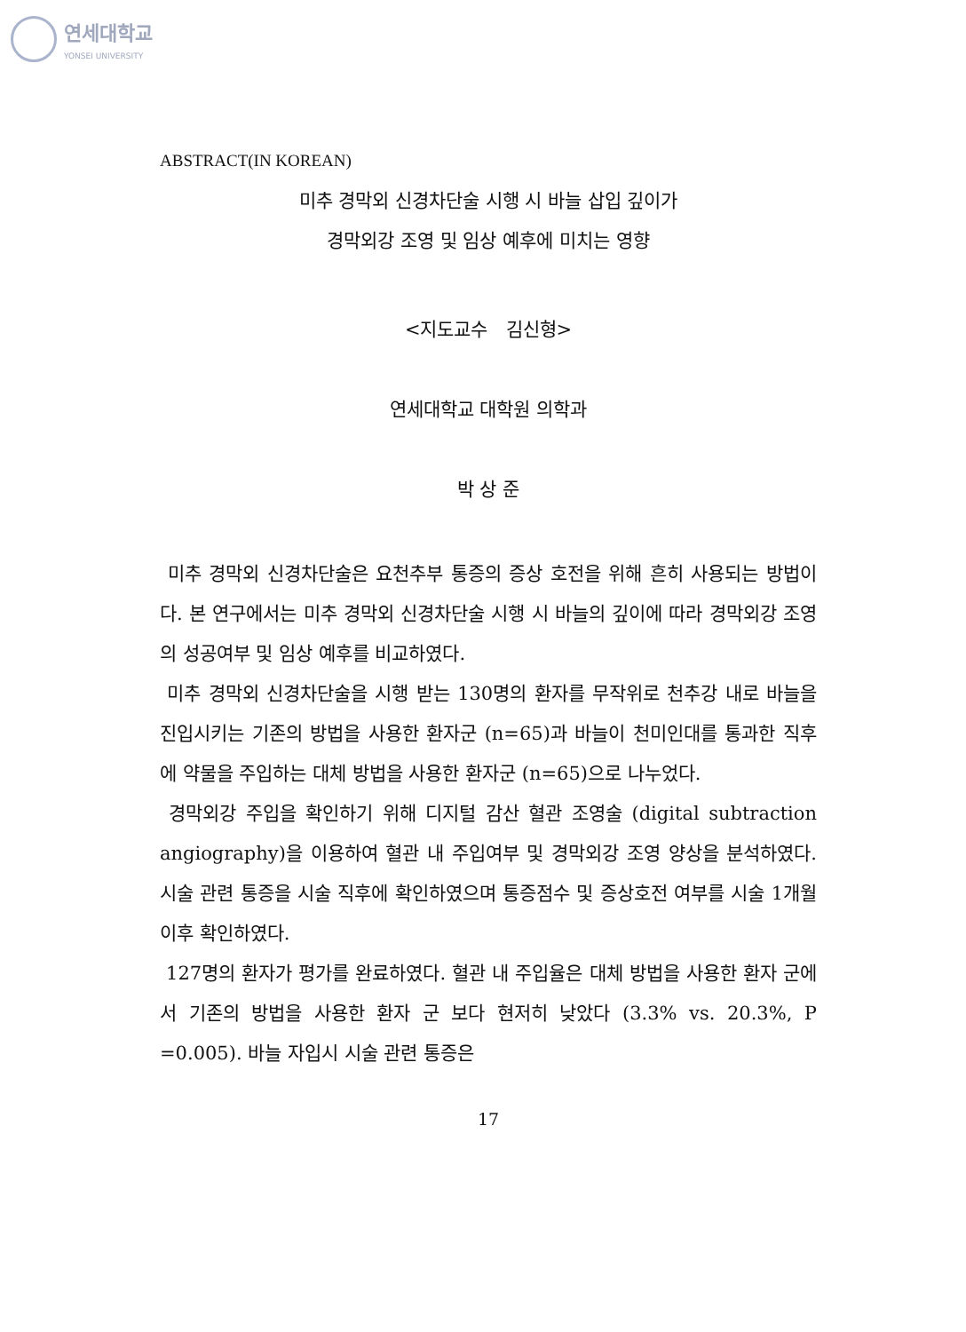연세대학교
YONSEI UNIVERSITY
ABSTRACT(IN KOREAN)
미추 경막외 신경차단술 시행 시 바늘 삽입 깊이가
경막외강 조영 및 임상 예후에 미치는 영향
<지도교수 김신형>
연세대학교 대학원 의학과
박 상 준
미추 경막외 신경차단술은 요천추부 통증의 증상 호전을 위해 흔히 사용되는 방법이다. 본 연구에서는 미추 경막외 신경차단술 시행 시 바늘의 깊이에 따라 경막외강 조영의 성공여부 및 임상 예후를 비교하였다.
미추 경막외 신경차단술을 시행 받는 130명의 환자를 무작위로 천추강 내로 바늘을 진입시키는 기존의 방법을 사용한 환자군 (n=65)과 바늘이 천미인대를 통과한 직후에 약물을 주입하는 대체 방법을 사용한 환자군 (n=65)으로 나누었다.
경막외강 주입을 확인하기 위해 디지털 감산 혈관 조영술 (digital subtraction angiography)을 이용하여 혈관 내 주입여부 및 경막외강 조영 양상을 분석하였다. 시술 관련 통증을 시술 직후에 확인하였으며 통증점수 및 증상호전 여부를 시술 1개월 이후 확인하였다.
127명의 환자가 평가를 완료하였다. 혈관 내 주입율은 대체 방법을 사용한 환자 군에서 기존의 방법을 사용한 환자 군 보다 현저히 낮았다 (3.3% vs. 20.3%, P =0.005). 바늘 자입시 시술 관련 통증은
17